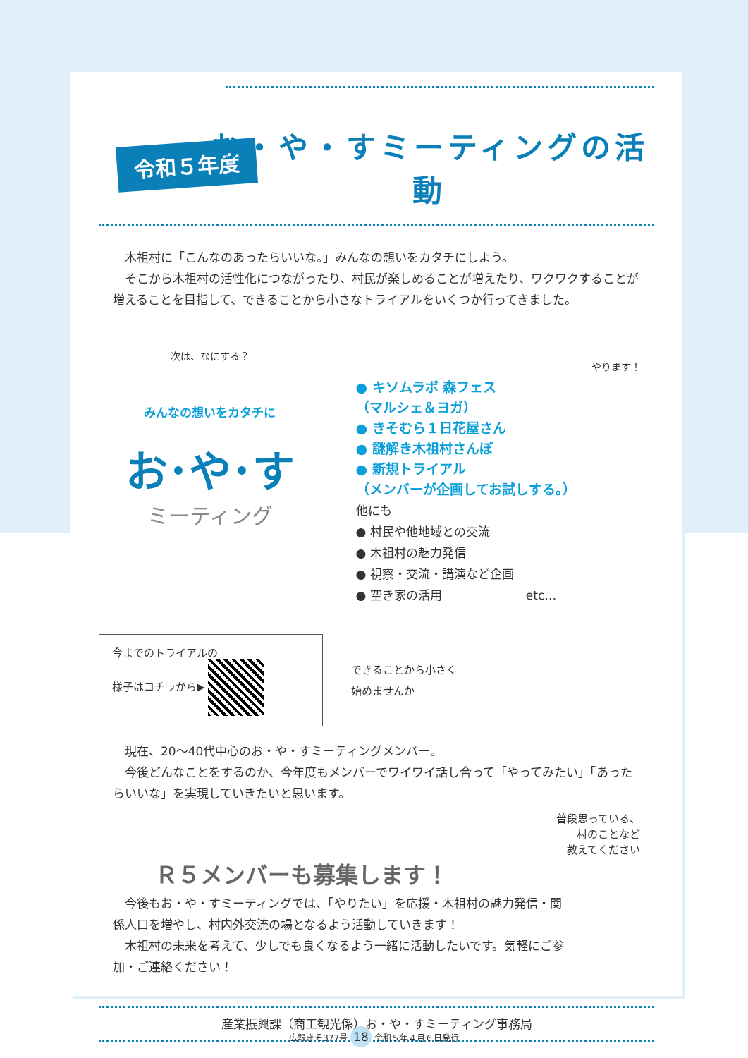令和５年度
お・や・すミーティングの活動
　木祖村に「こんなのあったらいいな。」みんなの想いをカタチにしよう。
　そこから木祖村の活性化につながったり、村民が楽しめることが増えたり、ワクワクすることが増えることを目指して、できることから小さなトライアルをいくつか行ってきました。
次は、なにする？
みんなの想いをカタチに
お･や･す
ミーティング
やります！
● キソムラボ 森フェス
（マルシェ＆ヨガ）
● きそむら１日花屋さん
● 謎解き木祖村さんぽ
● 新規トライアル
（メンバーが企画してお試しする。）
他にも
● 村民や他地域との交流
● 木祖村の魅力発信
● 視察・交流・講演など企画
● 空き家の活用　　　　　　　etc…
今までのトライアルの
様子はコチラから▶
できることから小さく
始めませんか
　現在、20〜40代中心のお・や・すミーティングメンバー。
　今後どんなことをするのか、今年度もメンバーでワイワイ話し合って「やってみたい」「あったらいいな」を実現していきたいと思います。
普段思っている、
村のことなど
教えてください
Ｒ５メンバーも募集します！
　今後もお・や・すミーティングでは、「やりたい」を応援・木祖村の魅力発信・関係人口を増やし、村内外交流の場となるよう活動していきます！
　木祖村の未来を考えて、少しでも良くなるよう一緒に活動したいです。気軽にご参加・ご連絡ください！
産業振興課（商工観光係）お・や・すミーティング事務局
広報きそ377号 18 令和５年４月６日発行